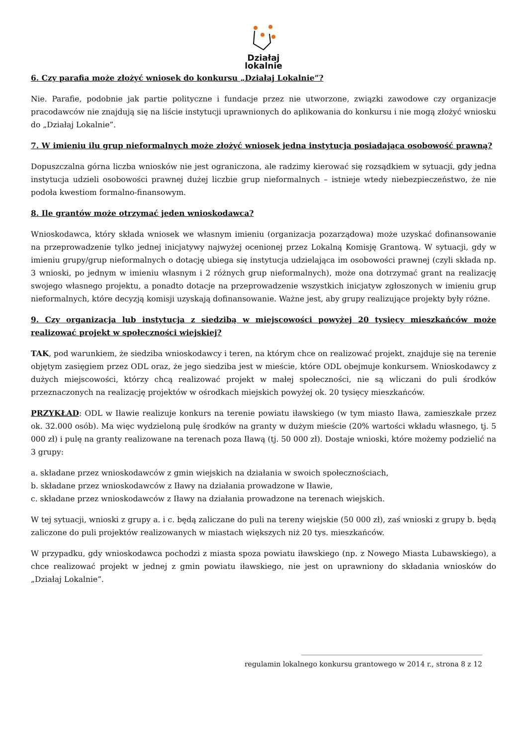Działaj
lokalnie
6. Czy parafia może złożyć wniosek do konkursu „Działaj Lokalnie”?
Nie. Parafie, podobnie jak partie polityczne i fundacje przez nie utworzone, związki zawodowe czy organizacje pracodawców nie znajdują się na liście instytucji uprawnionych do aplikowania do konkursu i nie mogą złożyć wniosku do „Działaj Lokalnie”.
7. W imieniu ilu grup nieformalnych może złożyć wniosek jedna instytucja posiadająca osobowość prawną?
Dopuszczalna górna liczba wniosków nie jest ograniczona, ale radzimy kierować się rozsądkiem w sytuacji, gdy jedna instytucja udzieli osobowości prawnej dużej liczbie grup nieformalnych – istnieje wtedy niebezpieczeństwo, że nie podoła kwestiom formalno-finansowym.
8. Ile grantów może otrzymać jeden wnioskodawca?
Wnioskodawca, który składa wniosek we własnym imieniu (organizacja pozarządowa) może uzyskać dofinansowanie na przeprowadzenie tylko jednej inicjatywy najwyżej ocenionej przez Lokalną Komisję Grantową. W sytuacji, gdy w imieniu grupy/grup nieformalnych o dotację ubiega się instytucja udzielająca im osobowości prawnej (czyli składa np. 3 wnioski, po jednym w imieniu własnym i 2 różnych grup nieformalnych), może ona dotrzymać grant na realizację swojego własnego projektu, a ponadto dotacje na przeprowadzenie wszystkich inicjatyw zgłoszonych w imieniu grup nieformalnych, które decyzją komisji uzyskają dofinansowanie. Ważne jest, aby grupy realizujące projekty były różne.
9. Czy organizacja lub instytucja z siedzibą w miejscowości powyżej 20 tysięcy mieszkańców może realizować projekt w społeczności wiejskiej?
TAK, pod warunkiem, że siedziba wnioskodawcy i teren, na którym chce on realizować projekt, znajduje się na terenie objętym zasięgiem przez ODL oraz, że jego siedziba jest w mieście, które ODL obejmuje konkursem. Wnioskodawcy z dużych miejscowości, którzy chcą realizować projekt w małej społeczności, nie są wliczani do puli środków przeznaczonych na realizację projektów w ośrodkach miejskich powyżej ok. 20 tysięcy mieszkańców.
PRZYKŁAD: ODL w Iławie realizuje konkurs na terenie powiatu iławskiego (w tym miasto Iława, zamieszkałe przez ok. 32.000 osób). Ma więc wydzieloną pulę środków na granty w dużym mieście (20% wartości wkładu własnego, tj. 5 000 zł) i pulę na granty realizowane na terenach poza Iławą (tj. 50 000 zł). Dostaje wnioski, które możemy podzielić na 3 grupy:
a. składane przez wnioskodawców z gmin wiejskich na działania w swoich społecznościach,
b. składane przez wnioskodawców z Iławy na działania prowadzone w Iławie,
c. składane przez wnioskodawców z Iławy na działania prowadzone na terenach wiejskich.
W tej sytuacji, wnioski z grupy a. i c. będą zaliczane do puli na tereny wiejskie (50 000 zł), zaś wnioski z grupy b. będą zaliczone do puli projektów realizowanych w miastach większych niż 20 tys. mieszkańców.
W przypadku, gdy wnioskodawca pochodzi z miasta spoza powiatu iławskiego (np. z Nowego Miasta Lubawskiego), a chce realizować projekt w jednej z gmin powiatu iławskiego, nie jest on uprawniony do składania wniosków do „Działaj Lokalnie”.
____________________________________________________
regulamin lokalnego konkursu grantowego w 2014 r., strona 8 z 12